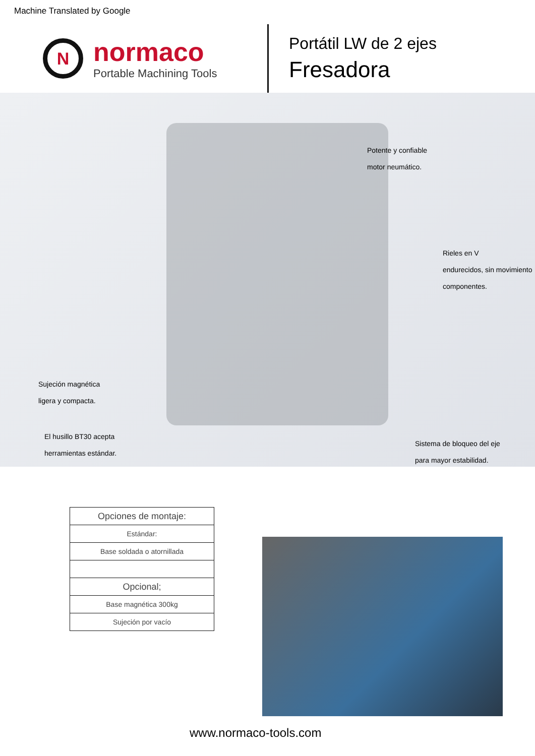Machine Translated by Google
N
normaco
Portable Machining Tools
Portátil LW de 2 ejes
Fresadora
Potente y confiable
motor neumático.
Rieles en V
endurecidos, sin movimiento
componentes.
Sujeción magnética
ligera y compacta.
El husillo BT30 acepta
herramientas estándar.
Sistema de bloqueo del eje
para mayor estabilidad.
| Opciones de montaje: |
| --- |
| Estándar: |
| Base soldada o atornillada |
| Opcional; |
| Base magnética 300kg |
| Sujeción por vacío |
www.normaco-tools.com